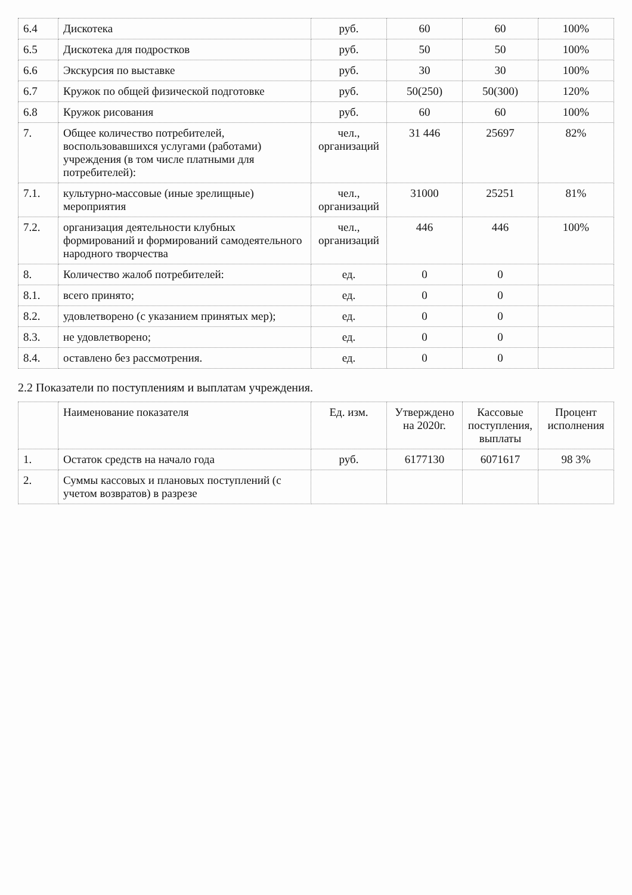| 6.4 | Дискотека | руб. | 60 | 60 | 100% |
| 6.5 | Дискотека для подростков | руб. | 50 | 50 | 100% |
| 6.6 | Экскурсия по выставке | руб. | 30 | 30 | 100% |
| 6.7 | Кружок по общей физической подготовке | руб. | 50(250) | 50(300) | 120% |
| 6.8 | Кружок рисования | руб. | 60 | 60 | 100% |
| 7. | Общее количество потребителей, воспользовавшихся услугами (работами) учреждения (в том числе платными для потребителей): | чел., организаций | 31 446 | 25697 | 82% |
| 7.1. | культурно-массовые (иные зрелищные) мероприятия | чел., организаций | 31000 | 25251 | 81% |
| 7.2. | организация деятельности клубных формирований и формирований самодеятельного народного творчества | чел., организаций | 446 | 446 | 100% |
| 8. | Количество жалоб потребителей: | ед. | 0 | 0 | |
| 8.1. | всего принято; | ед. | 0 | 0 | |
| 8.2. | удовлетворено (с указанием принятых мер); | ед. | 0 | 0 | |
| 8.3. | не удовлетворено; | ед. | 0 | 0 | |
| 8.4. | оставлено без рассмотрения. | ед. | 0 | 0 | |
2.2 Показатели по поступлениям и выплатам учреждения.
| | Наименование показателя | Ед. изм. | Утверждено на 2020г. | Кассовые поступления, выплаты | Процент исполнения |
| --- | --- | --- | --- | --- | --- |
| 1. | Остаток средств на начало года | руб. | 6177130 | 6071617 | 98 3% |
| 2. | Суммы кассовых и плановых поступлений (с учетом возвратов) в разрезе | | | | |